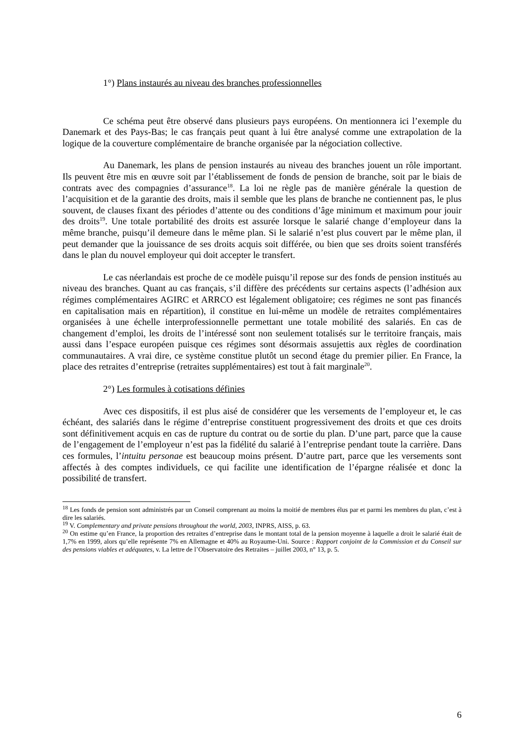1°) Plans instaurés au niveau des branches professionnelles
Ce schéma peut être observé dans plusieurs pays européens. On mentionnera ici l’exemple du Danemark et des Pays-Bas; le cas français peut quant à lui être analysé comme une extrapolation de la logique de la couverture complémentaire de branche organisée par la négociation collective.
Au Danemark, les plans de pension instaurés au niveau des branches jouent un rôle important. Ils peuvent être mis en œuvre soit par l’établissement de fonds de pension de branche, soit par le biais de contrats avec des compagnies d’assurance<sup>18</sup>. La loi ne règle pas de manière générale la question de l’acquisition et de la garantie des droits, mais il semble que les plans de branche ne contiennent pas, le plus souvent, de clauses fixant des périodes d’attente ou des conditions d’âge minimum et maximum pour jouir des droits<sup>19</sup>. Une totale portabilité des droits est assurée lorsque le salarié change d’employeur dans la même branche, puisqu’il demeure dans le même plan. Si le salarié n’est plus couvert par le même plan, il peut demander que la jouissance de ses droits acquis soit différée, ou bien que ses droits soient transférés dans le plan du nouvel employeur qui doit accepter le transfert.
Le cas néerlandais est proche de ce modèle puisqu’il repose sur des fonds de pension institués au niveau des branches. Quant au cas français, s’il diffère des précédents sur certains aspects (l’adhésion aux régimes complémentaires AGIRC et ARRCO est légalement obligatoire; ces régimes ne sont pas financés en capitalisation mais en répartition), il constitue en lui-même un modèle de retraites complémentaires organisées à une échelle interprofessionnelle permettant une totale mobilité des salariés. En cas de changement d’emploi, les droits de l’intéressé sont non seulement totalisés sur le territoire français, mais aussi dans l’espace européen puisque ces régimes sont désormais assujettis aux règles de coordination communautaires. A vrai dire, ce système constitue plutôt un second étage du premier pilier. En France, la place des retraites d’entreprise (retraites supplémentaires) est tout à fait marginale<sup>20</sup>.
2°) Les formules à cotisations définies
Avec ces dispositifs, il est plus aisé de considérer que les versements de l’employeur et, le cas échéant, des salariés dans le régime d’entreprise constituent progressivement des droits et que ces droits sont définitivement acquis en cas de rupture du contrat ou de sortie du plan. D’une part, parce que la cause de l’engagement de l’employeur n’est pas la fidélité du salarié à l’entreprise pendant toute la carrière. Dans ces formules, l’intuitu personae est beaucoup moins présent. D’autre part, parce que les versements sont affectés à des comptes individuels, ce qui facilite une identification de l’épargne réalisée et donc la possibilité de transfert.
<sup>18</sup> Les fonds de pension sont administrés par un Conseil comprenant au moins la moitié de membres élus par et parmi les membres du plan, c’est à dire les salariés.
<sup>19</sup> V. Complementary and private pensions throughout the world, 2003, INPRS, AISS, p. 63.
<sup>20</sup> On estime qu’en France, la proportion des retraites d’entreprise dans le montant total de la pension moyenne à laquelle a droit le salarié était de 1,7% en 1999, alors qu’elle représente 7% en Allemagne et 40% au Royaume-Uni. Source : Rapport conjoint de la Commission et du Conseil sur des pensions viables et adéquates, v. La lettre de l’Observatoire des Retraites – juillet 2003, n° 13, p. 5.
6